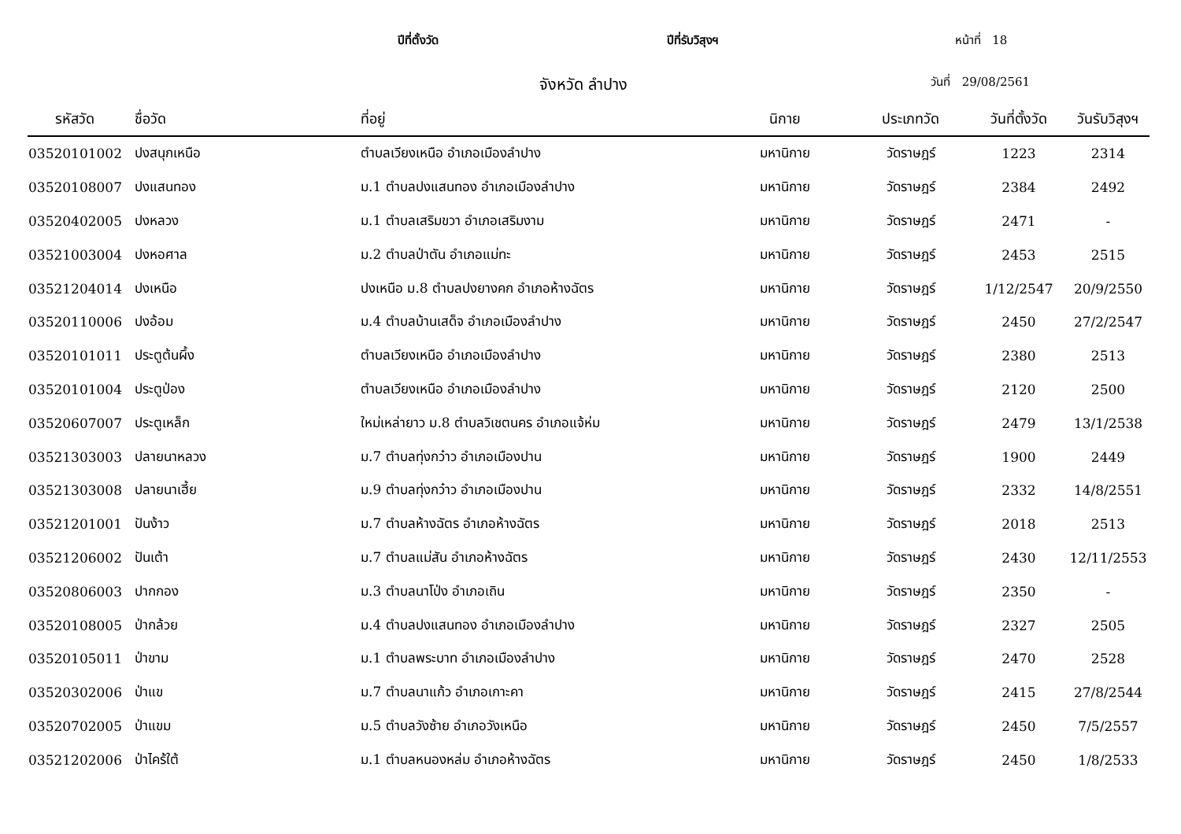ปีที่ตั้งวัด ปีที่รับวิสุงฯ หน้าที่ 18
จังหวัด ลำปาง วันที่ 29/08/2561
| รหัสวัด | ชื่อวัด | ที่อยู่ | นิกาย | ประเภทวัด | วันที่ตั้งวัด | วันรับวิสุงฯ |
| --- | --- | --- | --- | --- | --- | --- |
| 03520101002 | ปงสนุกเหนือ | ตำบลเวียงเหนือ อำเภอเมืองลำปาง | มหานิกาย | วัดราษฎร์ | 1223 | 2314 |
| 03520108007 | ปงแสนทอง | ม.1 ตำบลปงแสนทอง อำเภอเมืองลำปาง | มหานิกาย | วัดราษฎร์ | 2384 | 2492 |
| 03520402005 | ปงหลวง | ม.1 ตำบลเสริมขวา อำเภอเสริมงาม | มหานิกาย | วัดราษฎร์ | 2471 | - |
| 03521003004 | ปงหอศาล | ม.2 ตำบลป่าตัน อำเภอแม่ทะ | มหานิกาย | วัดราษฎร์ | 2453 | 2515 |
| 03521204014 | ปงเหนือ | ปงเหนือ ม.8 ตำบลปงยางคก อำเภอห้างฉัตร | มหานิกาย | วัดราษฎร์ | 1/12/2547 | 20/9/2550 |
| 03520110006 | ปงอ้อม | ม.4 ตำบลบ้านเสด็จ อำเภอเมืองลำปาง | มหานิกาย | วัดราษฎร์ | 2450 | 27/2/2547 |
| 03520101011 | ประตูต้นผึ้ง | ตำบลเวียงเหนือ อำเภอเมืองลำปาง | มหานิกาย | วัดราษฎร์ | 2380 | 2513 |
| 03520101004 | ประตูป่อง | ตำบลเวียงเหนือ อำเภอเมืองลำปาง | มหานิกาย | วัดราษฎร์ | 2120 | 2500 |
| 03520607007 | ประตูเหล็ก | ใหม่เหล่ายาว ม.8 ตำบลวิเชตนคร อำเภอแจ้ห่ม | มหานิกาย | วัดราษฎร์ | 2479 | 13/1/2538 |
| 03521303003 | ปลายนาหลวง | ม.7 ตำบลทุ่งกว๋าว อำเภอเมืองปาน | มหานิกาย | วัดราษฎร์ | 1900 | 2449 |
| 03521303008 | ปลายนาเฮี้ย | ม.9 ตำบลทุ่งกว๋าว อำเภอเมืองปาน | มหานิกาย | วัดราษฎร์ | 2332 | 14/8/2551 |
| 03521201001 | ปันง้าว | ม.7 ตำบลห้างฉัตร อำเภอห้างฉัตร | มหานิกาย | วัดราษฎร์ | 2018 | 2513 |
| 03521206002 | ปันเต้า | ม.7 ตำบลแม่สัน อำเภอห้างฉัตร | มหานิกาย | วัดราษฎร์ | 2430 | 12/11/2553 |
| 03520806003 | ปากกอง | ม.3 ตำบลนาโป่ง อำเภอเถิน | มหานิกาย | วัดราษฎร์ | 2350 | - |
| 03520108005 | ป่ากล้วย | ม.4 ตำบลปงแสนทอง อำเภอเมืองลำปาง | มหานิกาย | วัดราษฎร์ | 2327 | 2505 |
| 03520105011 | ป่าขาม | ม.1 ตำบลพระบาท อำเภอเมืองลำปาง | มหานิกาย | วัดราษฎร์ | 2470 | 2528 |
| 03520302006 | ป่าแข | ม.7 ตำบลนาแก้ว อำเภอเกาะคา | มหานิกาย | วัดราษฎร์ | 2415 | 27/8/2544 |
| 03520702005 | ป่าแขม | ม.5 ตำบลวังซ้าย อำเภอวังเหนือ | มหานิกาย | วัดราษฎร์ | 2450 | 7/5/2557 |
| 03521202006 | ป่าไคร้ใต้ | ม.1 ตำบลหนองหล่ม อำเภอห้างฉัตร | มหานิกาย | วัดราษฎร์ | 2450 | 1/8/2533 |